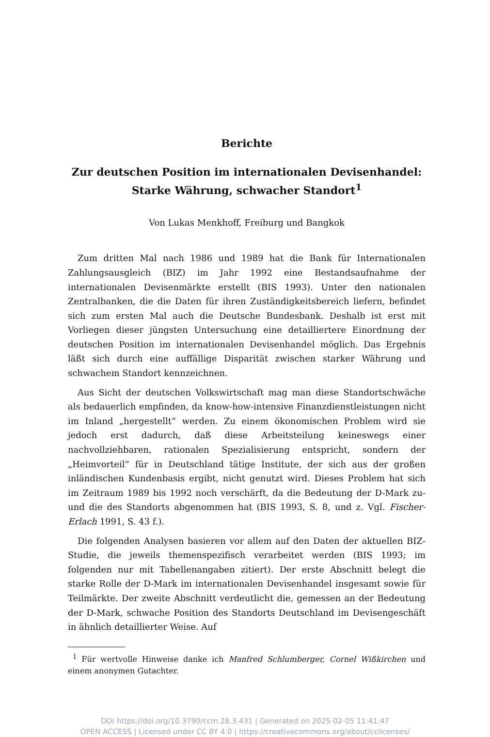Berichte
Zur deutschen Position im internationalen Devisenhandel:
Starke Währung, schwacher Standort<sup>1</sup>
Von Lukas Menkhoff, Freiburg und Bangkok
Zum dritten Mal nach 1986 und 1989 hat die Bank für Internationalen Zahlungsausgleich (BIZ) im Jahr 1992 eine Bestandsaufnahme der internationalen Devisenmärkte erstellt (BIS 1993). Unter den nationalen Zentralbanken, die die Daten für ihren Zuständigkeitsbereich liefern, befindet sich zum ersten Mal auch die Deutsche Bundesbank. Deshalb ist erst mit Vorliegen dieser jüngsten Untersuchung eine detailliertere Einordnung der deutschen Position im internationalen Devisenhandel möglich. Das Ergebnis läßt sich durch eine auffällige Disparität zwischen starker Währung und schwachem Standort kennzeichnen.
Aus Sicht der deutschen Volkswirtschaft mag man diese Standortschwäche als bedauerlich empfinden, da know-how-intensive Finanzdienstleistungen nicht im Inland „hergestellt“ werden. Zu einem ökonomischen Problem wird sie jedoch erst dadurch, daß diese Arbeitsteilung keineswegs einer nachvollziehbaren, rationalen Spezialisierung entspricht, sondern der „Heimvorteil“ für in Deutschland tätige Institute, der sich aus der großen inländischen Kundenbasis ergibt, nicht genutzt wird. Dieses Problem hat sich im Zeitraum 1989 bis 1992 noch verschärft, da die Bedeutung der D-Mark zu- und die des Standorts abgenommen hat (BIS 1993, S. 8, und z. Vgl. Fischer-Erlach 1991, S. 43 f.).
Die folgenden Analysen basieren vor allem auf den Daten der aktuellen BIZ-Studie, die jeweils themenspezifisch verarbeitet werden (BIS 1993; im folgenden nur mit Tabellenangaben zitiert). Der erste Abschnitt belegt die starke Rolle der D-Mark im internationalen Devisenhandel insgesamt sowie für Teilmärkte. Der zweite Abschnitt verdeutlicht die, gemessen an der Bedeutung der D-Mark, schwache Position des Standorts Deutschland im Devisengeschäft in ähnlich detaillierter Weise. Auf
<sup>1</sup> Für wertvolle Hinweise danke ich Manfred Schlumberger, Cornel Wißkirchen und einem anonymen Gutachter.
DOI https://doi.org/10.3790/ccm.28.3.431 | Generated on 2025-02-05 11:41:47
OPEN ACCESS | Licensed under CC BY 4.0 | https://creativecommons.org/about/cclicenses/